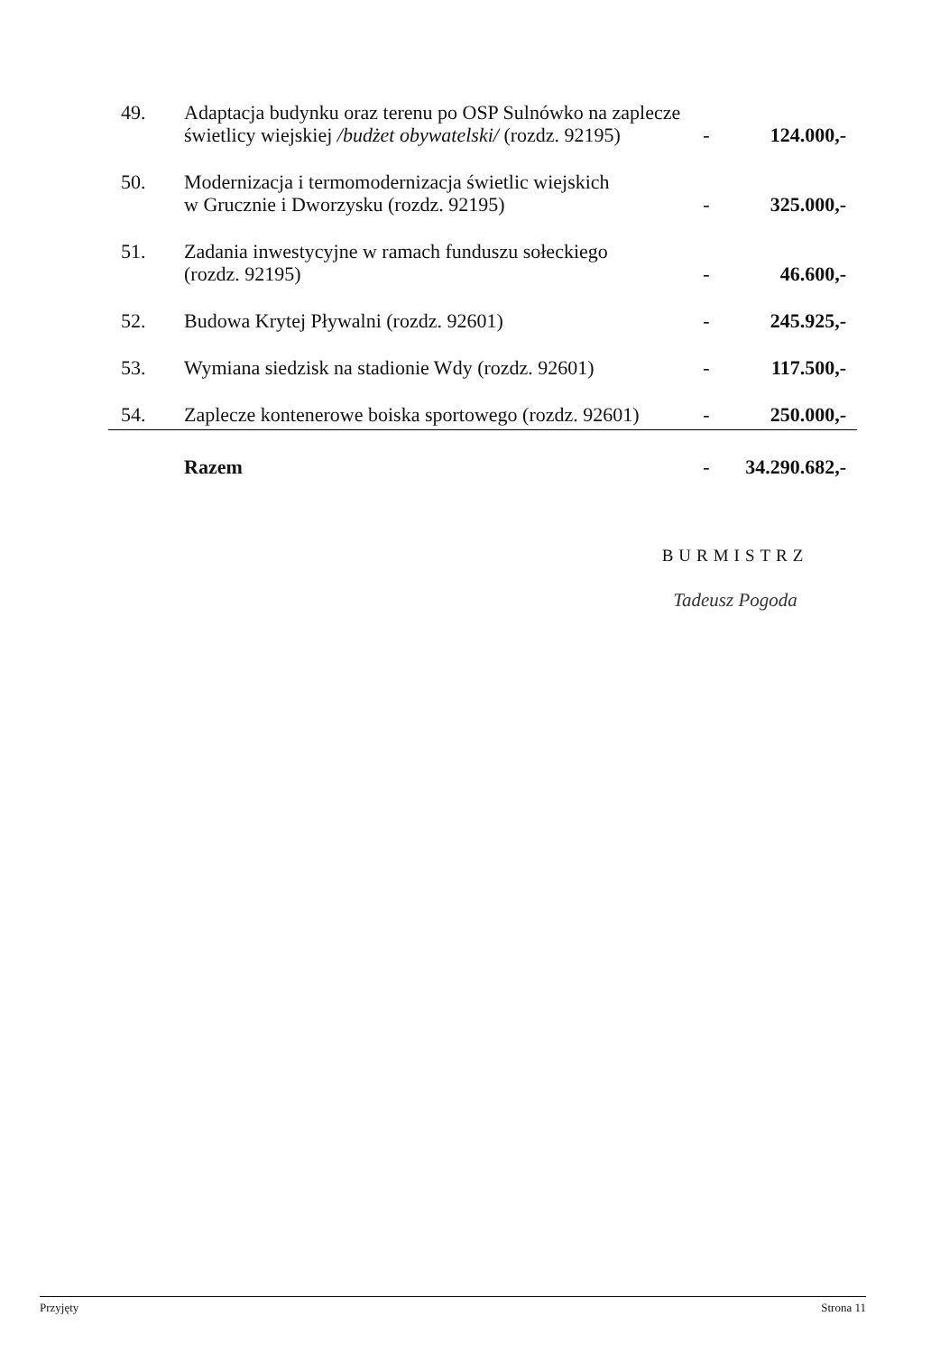| 49. | Adaptacja budynku oraz terenu po OSP Sulnówko na zaplecze świetlicy wiejskiej /budżet obywatelski/ (rozdz. 92195) | - | 124.000,- |
| 50. | Modernizacja i termomodernizacja świetlic wiejskich w Grucznie i Dworzysku (rozdz. 92195) | - | 325.000,- |
| 51. | Zadania inwestycyjne w ramach funduszu sołeckiego (rozdz. 92195) | - | 46.600,- |
| 52. | Budowa Krytej Pływalni (rozdz. 92601) | - | 245.925,- |
| 53. | Wymiana siedzisk na stadionie Wdy (rozdz. 92601) | - | 117.500,- |
| 54. | Zaplecze kontenerowe boiska sportowego (rozdz. 92601) | - | 250.000,- |
| | Razem | - | 34.290.682,- |
BURMISTRZ
Tadeusz Pogoda
Przyjęty Strona 11